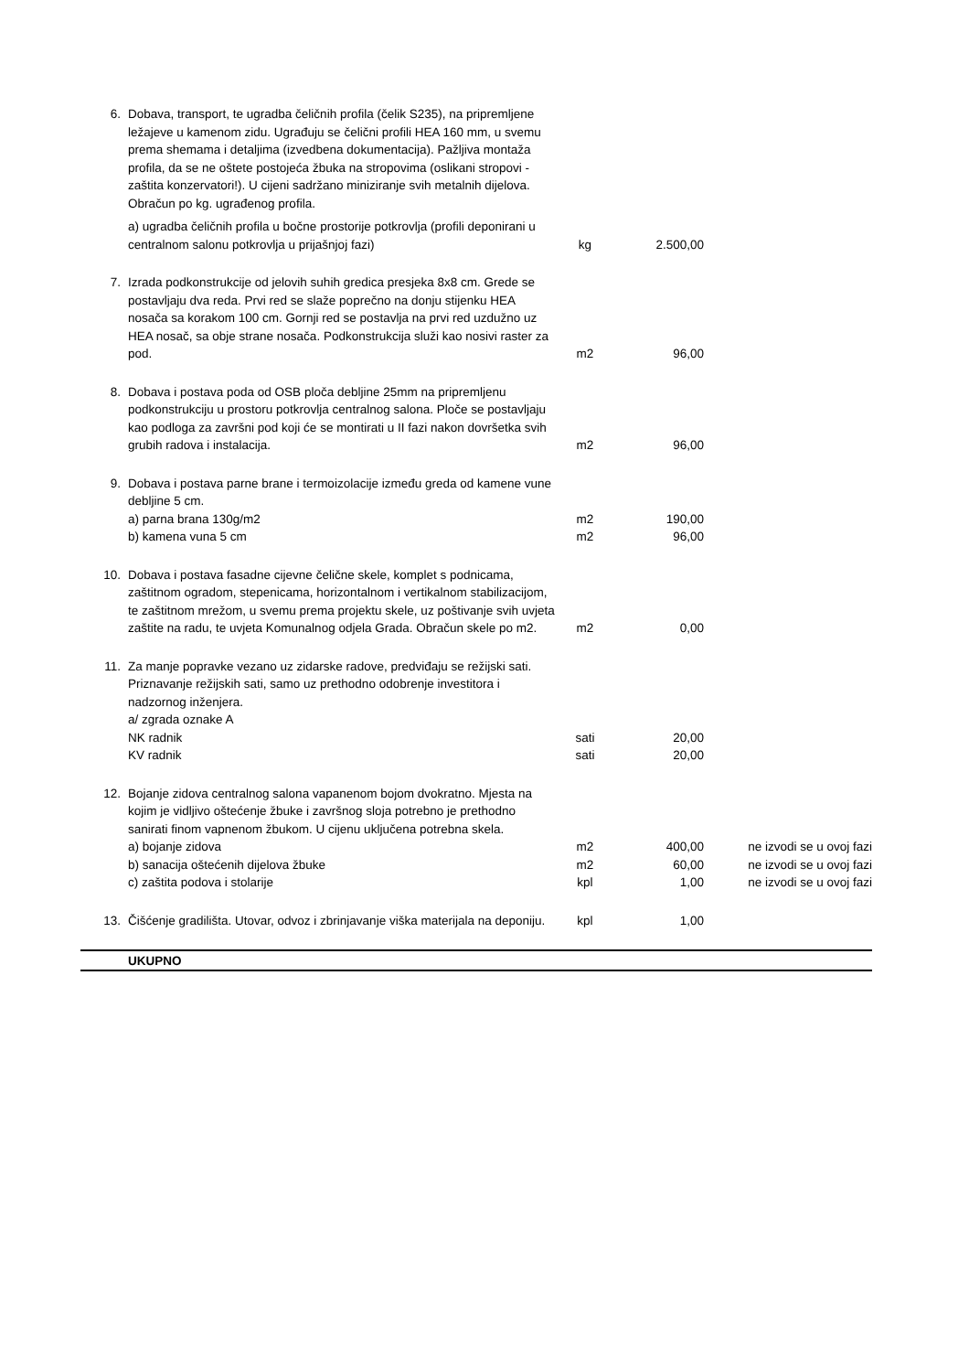| 6. | Dobava, transport, te ugradba čeličnih profila (čelik S235), na pripremljene ležajeve u kamenom zidu. Ugrađuju se čelični profili HEA 160 mm, u svemu prema shemama i detaljima (izvedbena dokumentacija). Pažljiva montaža profila, da se ne oštete postojeća žbuka na stropovima (oslikani stropovi - zaštita konzervatori!). U cijeni sadržano miniziranje svih metalnih dijelova. Obračun po kg. ugrađenog profila. | | | |
| | a) ugradba čeličnih profila u bočne prostorije potkrovlja (profili deponirani u centralnom salonu potkrovlja u prijašnjoj fazi) | kg | 2.500,00 | |
| 7. | Izrada podkonstrukcije od jelovih suhih gredica presjeka 8x8 cm. Grede se postavljaju dva reda. Prvi red se slaže poprečno na donju stijenku HEA nosača sa korakom 100 cm. Gornji red se postavlja na prvi red uzdužno uz HEA nosač, sa obje strane nosača. Podkonstrukcija služi kao nosivi raster za pod. | m2 | 96,00 | |
| 8. | Dobava i postava poda od OSB ploča debljine 25mm na pripremljenu podkonstrukciju u prostoru potkrovlja centralnog salona. Ploče se postavljaju kao podloga za završni pod koji će se montirati u II fazi nakon dovršetka svih grubih radova i instalacija. | m2 | 96,00 | |
| 9. | Dobava i postava parne brane i termoizolacije između greda od kamene vune debljine 5 cm. | | | |
| | a) parna brana 130g/m2 | m2 | 190,00 | |
| | b) kamena vuna 5 cm | m2 | 96,00 | |
| 10. | Dobava i postava fasadne cijevne čelične skele, komplet s podnicama, zaštitnom ogradom, stepenicama, horizontalnom i vertikalnom stabilizacijom, te zaštitnom mrežom, u svemu prema projektu skele, uz poštivanje svih uvjeta zaštite na radu, te uvjeta Komunalnog odjela Grada. Obračun skele po m2. | m2 | 0,00 | |
| 11. | Za manje popravke vezano uz zidarske radove, predviđaju se režijski sati. Priznavanje režijskih sati, samo uz prethodno odobrenje investitora i nadzornog inženjera. | | | |
| | a/ zgrada oznake A | | | |
| | NK radnik | sati | 20,00 | |
| | KV radnik | sati | 20,00 | |
| 12. | Bojanje zidova centralnog salona vapanenom bojom dvokratno. Mjesta na kojim je vidljivo oštećenje žbuke i završnog sloja potrebno je prethodno sanirati finom vapnenom žbukom. U cijenu uključena potrebna skela. | | | |
| | a) bojanje zidova | m2 | 400,00 | ne izvodi se u ovoj fazi |
| | b) sanacija oštećenih dijelova žbuke | m2 | 60,00 | ne izvodi se u ovoj fazi |
| | c) zaštita podova i stolarije | kpl | 1,00 | ne izvodi se u ovoj fazi |
| 13. | Čišćenje gradilišta. Utovar, odvoz i zbrinjavanje viška materijala na deponiju. | kpl | 1,00 | |
| | UKUPNO | | | |